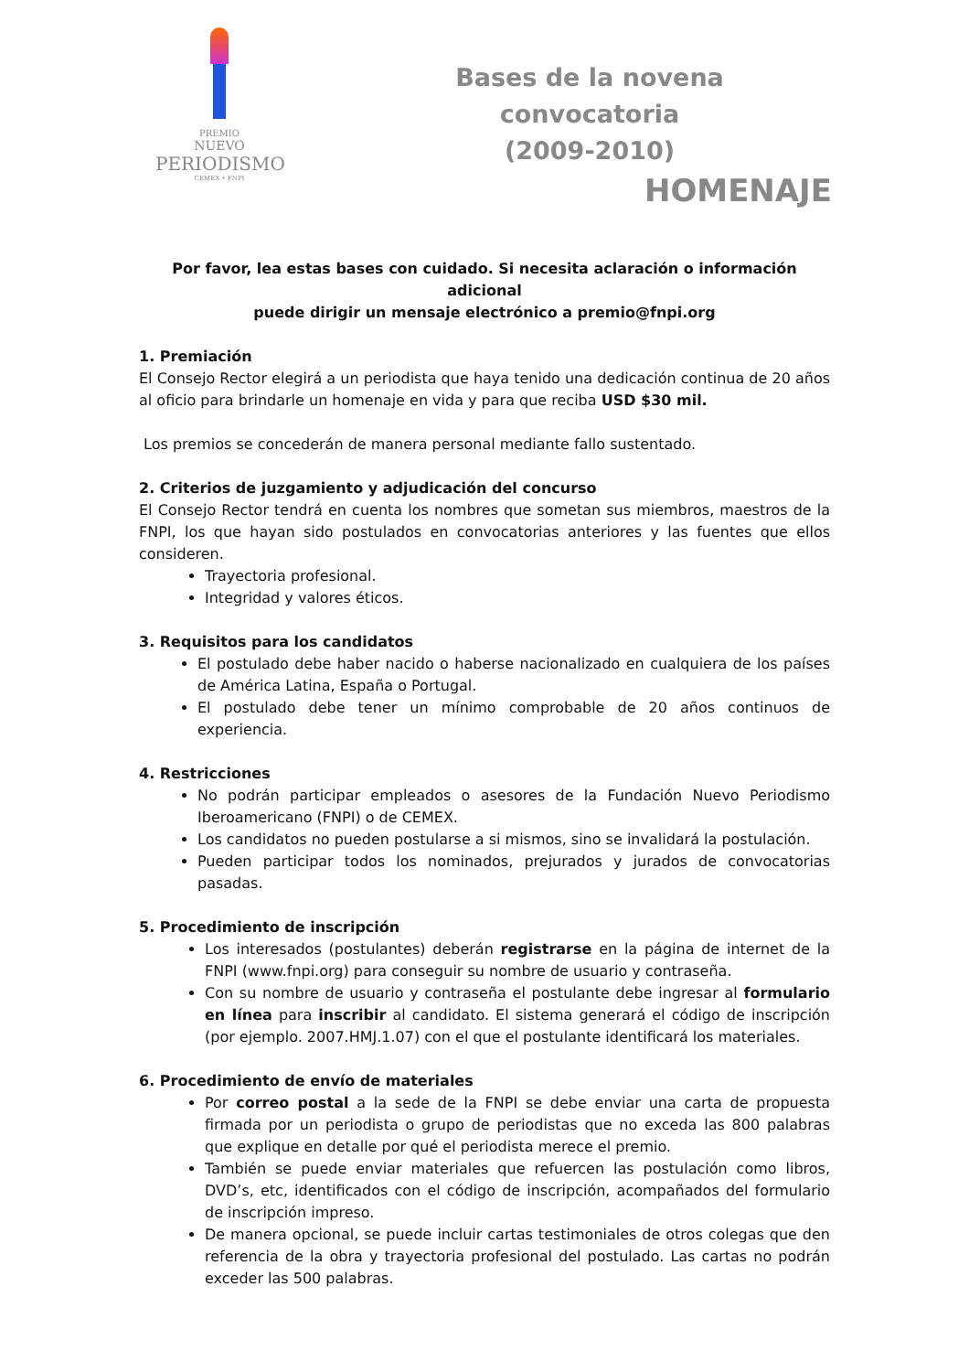PREMIO
NUEVO
PERIODISMO
CEMEX • FNPI
Bases de la novena convocatoria
(2009-2010)
HOMENAJE
Por favor, lea estas bases con cuidado. Si necesita aclaración o información adicional
puede dirigir un mensaje electrónico a premio@fnpi.org
1. Premiación
El Consejo Rector elegirá a un periodista que haya tenido una dedicación continua de 20 años al oficio para brindarle un homenaje en vida y para que reciba USD $30 mil.
Los premios se concederán de manera personal mediante fallo sustentado.
2. Criterios de juzgamiento y adjudicación del concurso
El Consejo Rector tendrá en cuenta los nombres que sometan sus miembros, maestros de la FNPI, los que hayan sido postulados en convocatorias anteriores y las fuentes que ellos consideren.
Trayectoria profesional.
Integridad y valores éticos.
3. Requisitos para los candidatos
El postulado debe haber nacido o haberse nacionalizado en cualquiera de los países de América Latina, España o Portugal.
El postulado debe tener un mínimo comprobable de 20 años continuos de experiencia.
4. Restricciones
No podrán participar empleados o asesores de la Fundación Nuevo Periodismo Iberoamericano (FNPI) o de CEMEX.
Los candidatos no pueden postularse a si mismos, sino se invalidará la postulación.
Pueden participar todos los nominados, prejurados y jurados de convocatorias pasadas.
5. Procedimiento de inscripción
Los interesados (postulantes) deberán registrarse en la página de internet de la FNPI (www.fnpi.org) para conseguir su nombre de usuario y contraseña.
Con su nombre de usuario y contraseña el postulante debe ingresar al formulario en línea para inscribir al candidato. El sistema generará el código de inscripción (por ejemplo. 2007.HMJ.1.07) con el que el postulante identificará los materiales.
6. Procedimiento de envío de materiales
Por correo postal a la sede de la FNPI se debe enviar una carta de propuesta firmada por un periodista o grupo de periodistas que no exceda las 800 palabras que explique en detalle por qué el periodista merece el premio.
También se puede enviar materiales que refuercen las postulación como libros, DVD’s, etc, identificados con el código de inscripción, acompañados del formulario de inscripción impreso.
De manera opcional, se puede incluir cartas testimoniales de otros colegas que den referencia de la obra y trayectoria profesional del postulado. Las cartas no podrán exceder las 500 palabras.